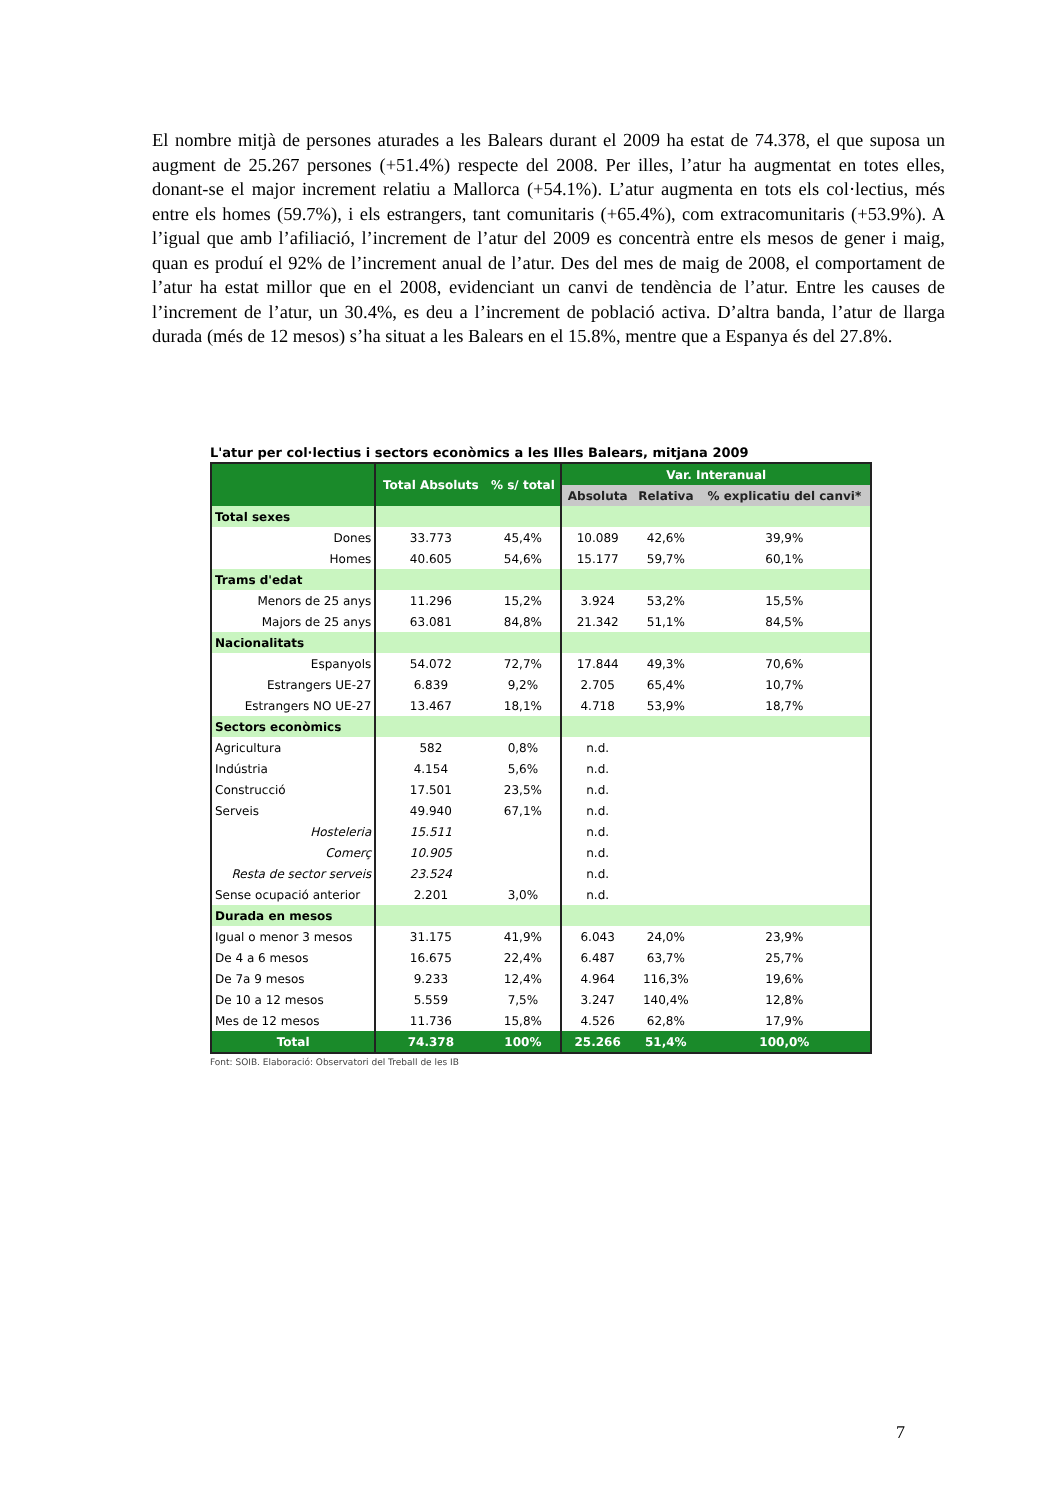El nombre mitjà de persones aturades a les Balears durant el 2009 ha estat de 74.378, el que suposa un augment de 25.267 persones (+51.4%) respecte del 2008. Per illes, l’atur ha augmentat en totes elles, donant-se el major increment relatiu a Mallorca (+54.1%). L’atur augmenta en tots els col·lectius, més entre els homes (59.7%), i els estrangers, tant comunitaris (+65.4%), com extracomunitaris (+53.9%). A l’igual que amb l’afiliació, l’increment de l’atur del 2009 es concentrà entre els mesos de gener i maig, quan es produí el 92% de l’increment anual de l’atur. Des del mes de maig de 2008, el comportament de l’atur ha estat millor que en el 2008, evidenciant un canvi de tendència de l’atur. Entre les causes de l’increment de l’atur, un 30.4%, es deu a l’increment de població activa. D’altra banda, l’atur de llarga durada (més de 12 mesos) s’ha situat a les Balears en el 15.8%, mentre que a Espanya és del 27.8%.
L'atur per col·lectius i sectors econòmics a les Illes Balears, mitjana 2009
| | Total Absoluts | % s/ total | Var. Interanual | | |
| --- | --- | --- | --- | --- | --- |
| | | | Absoluta | Relativa | % explicatiu del canvi* |
| Total sexes | | | | | |
| Dones | 33.773 | 45,4% | 10.089 | 42,6% | 39,9% |
| Homes | 40.605 | 54,6% | 15.177 | 59,7% | 60,1% |
| Trams d'edat | | | | | |
| Menors de 25 anys | 11.296 | 15,2% | 3.924 | 53,2% | 15,5% |
| Majors de 25 anys | 63.081 | 84,8% | 21.342 | 51,1% | 84,5% |
| Nacionalitats | | | | | |
| Espanyols | 54.072 | 72,7% | 17.844 | 49,3% | 70,6% |
| Estrangers UE-27 | 6.839 | 9,2% | 2.705 | 65,4% | 10,7% |
| Estrangers NO UE-27 | 13.467 | 18,1% | 4.718 | 53,9% | 18,7% |
| Sectors econòmics | | | | | |
| Agricultura | 582 | 0,8% | n.d. | | |
| Indústria | 4.154 | 5,6% | n.d. | | |
| Construcció | 17.501 | 23,5% | n.d. | | |
| Serveis | 49.940 | 67,1% | n.d. | | |
| Hosteleria | 15.511 | | n.d. | | |
| Comerç | 10.905 | | n.d. | | |
| Resta de sector serveis | 23.524 | | n.d. | | |
| Sense ocupació anterior | 2.201 | 3,0% | n.d. | | |
| Durada en mesos | | | | | |
| Igual o menor 3 mesos | 31.175 | 41,9% | 6.043 | 24,0% | 23,9% |
| De 4 a 6 mesos | 16.675 | 22,4% | 6.487 | 63,7% | 25,7% |
| De 7a 9 mesos | 9.233 | 12,4% | 4.964 | 116,3% | 19,6% |
| De 10 a 12 mesos | 5.559 | 7,5% | 3.247 | 140,4% | 12,8% |
| Mes de 12 mesos | 11.736 | 15,8% | 4.526 | 62,8% | 17,9% |
| Total | 74.378 | 100% | 25.266 | 51,4% | 100,0% |
Font: SOIB. Elaboració: Observatori del Treball de les IB
7